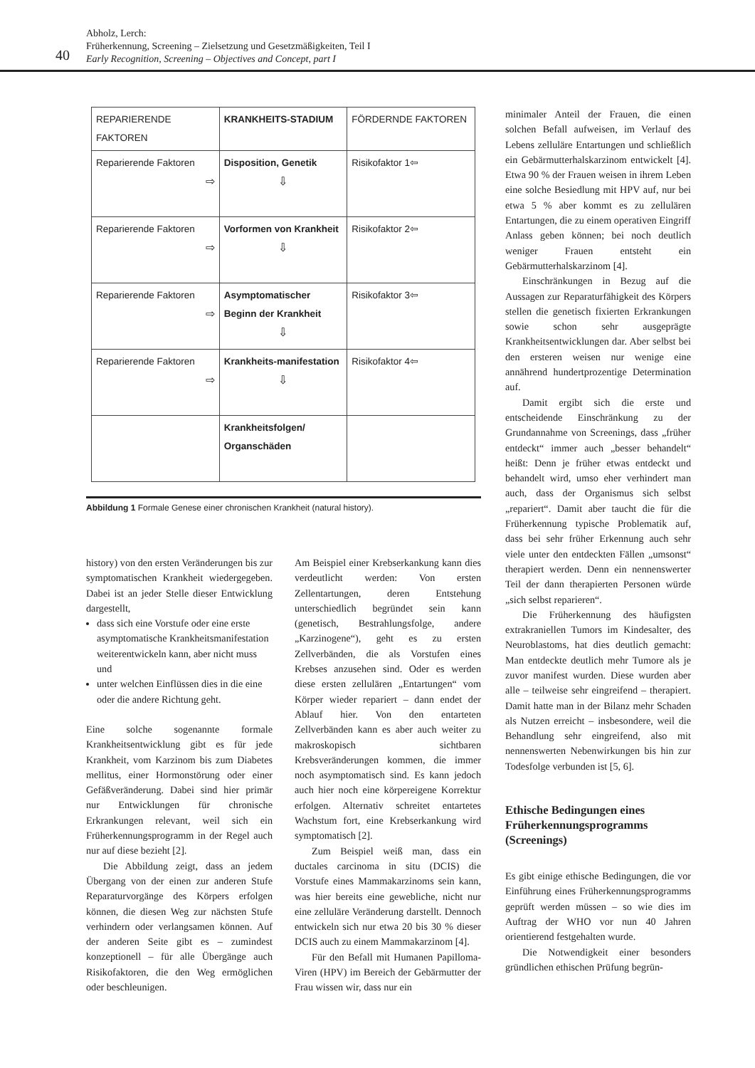Abholz, Lerch:
Früherkennung, Screening – Zielsetzung und Gesetzmäßigkeiten, Teil I
Early Recognition, Screening – Objectives and Concept, part I
40
| REPARIERENDE FAKTOREN | KRANKHEITS-STADIUM | FÖRDERNDE FAKTOREN |
| Reparierende Faktoren ⇨ | Disposition, Genetik ⇩ | Risikofaktor 1 ⇦ |
| Reparierende Faktoren ⇨ | Vorformen von Krankheit ⇩ | Risikofaktor 2 ⇦ |
| Reparierende Faktoren ⇨ | Asymptomatischer Beginn der Krankheit ⇩ | Risikofaktor 3 ⇦ |
| Reparierende Faktoren ⇨ | Krankheits-manifestation ⇩ | Risikofaktor 4 ⇦ |
| | Krankheitsfolgen/ Organschäden | |
Abbildung 1 Formale Genese einer chronischen Krankheit (natural history).
history) von den ersten Veränderungen bis zur symptomatischen Krankheit wiedergegeben. Dabei ist an jeder Stelle dieser Entwicklung dargestellt,
dass sich eine Vorstufe oder eine erste asymptomatische Krankheitsmanifestation weiterentwickeln kann, aber nicht muss und
unter welchen Einflüssen dies in die eine oder die andere Richtung geht.
Eine solche sogenannte formale Krankheitsentwicklung gibt es für jede Krankheit, vom Karzinom bis zum Diabetes mellitus, einer Hormonstörung oder einer Gefäßveränderung. Dabei sind hier primär nur Entwicklungen für chronische Erkrankungen relevant, weil sich ein Früherkennungsprogramm in der Regel auch nur auf diese bezieht [2].
Die Abbildung zeigt, dass an jedem Übergang von der einen zur anderen Stufe Reparaturvorgänge des Körpers erfolgen können, die diesen Weg zur nächsten Stufe verhindern oder verlangsamen können. Auf der anderen Seite gibt es – zumindest konzeptionell – für alle Übergänge auch Risikofaktoren, die den Weg ermöglichen oder beschleunigen.
Am Beispiel einer Krebserkankung kann dies verdeutlicht werden: Von ersten Zellentartungen, deren Entstehung unterschiedlich begründet sein kann (genetisch, Bestrahlungsfolge, andere „Karzinogene“), geht es zu ersten Zellverbänden, die als Vorstufen eines Krebses anzusehen sind. Oder es werden diese ersten zellulären „Entartungen“ vom Körper wieder repariert – dann endet der Ablauf hier. Von den entarteten Zellverbänden kann es aber auch weiter zu makroskopisch sichtbaren Krebsveränderungen kommen, die immer noch asymptomatisch sind. Es kann jedoch auch hier noch eine körpereigene Korrektur erfolgen. Alternativ schreitet entartetes Wachstum fort, eine Krebserkankung wird symptomatisch [2].
Zum Beispiel weiß man, dass ein ductales carcinoma in situ (DCIS) die Vorstufe eines Mammakarzinoms sein kann, was hier bereits eine gewebliche, nicht nur eine zelluläre Veränderung darstellt. Dennoch entwickeln sich nur etwa 20 bis 30 % dieser DCIS auch zu einem Mammakarzinom [4].
Für den Befall mit Humanen Papilloma-Viren (HPV) im Bereich der Gebärmutter der Frau wissen wir, dass nur ein
minimaler Anteil der Frauen, die einen solchen Befall aufweisen, im Verlauf des Lebens zelluläre Entartungen und schließlich ein Gebärmutterhalskarzinom entwickelt [4]. Etwa 90 % der Frauen weisen in ihrem Leben eine solche Besiedlung mit HPV auf, nur bei etwa 5 % aber kommt es zu zellulären Entartungen, die zu einem operativen Eingriff Anlass geben können; bei noch deutlich weniger Frauen entsteht ein Gebärmutterhalskarzinom [4].
Einschränkungen in Bezug auf die Aussagen zur Reparaturfähigkeit des Körpers stellen die genetisch fixierten Erkrankungen sowie schon sehr ausgeprägte Krankheitsentwicklungen dar. Aber selbst bei den ersteren weisen nur wenige eine annährend hundertprozentige Determination auf.
Damit ergibt sich die erste und entscheidende Einschränkung zu der Grundannahme von Screenings, dass „früher entdeckt“ immer auch „besser behandelt“ heißt: Denn je früher etwas entdeckt und behandelt wird, umso eher verhindert man auch, dass der Organismus sich selbst „repariert“. Damit aber taucht die für die Früherkennung typische Problematik auf, dass bei sehr früher Erkennung auch sehr viele unter den entdeckten Fällen „umsonst“ therapiert werden. Denn ein nennenswerter Teil der dann therapierten Personen würde „sich selbst reparieren“.
Die Früherkennung des häufigsten extrakraniellen Tumors im Kindesalter, des Neuroblastoms, hat dies deutlich gemacht: Man entdeckte deutlich mehr Tumore als je zuvor manifest wurden. Diese wurden aber alle – teilweise sehr eingreifend – therapiert. Damit hatte man in der Bilanz mehr Schaden als Nutzen erreicht – insbesondere, weil die Behandlung sehr eingreifend, also mit nennenswerten Nebenwirkungen bis hin zur Todesfolge verbunden ist [5, 6].
Ethische Bedingungen eines Früherkennungsprogramms (Screenings)
Es gibt einige ethische Bedingungen, die vor Einführung eines Früherkennungsprogramms geprüft werden müssen – so wie dies im Auftrag der WHO vor nun 40 Jahren orientierend festgehalten wurde.
Die Notwendigkeit einer besonders gründlichen ethischen Prüfung begrün-